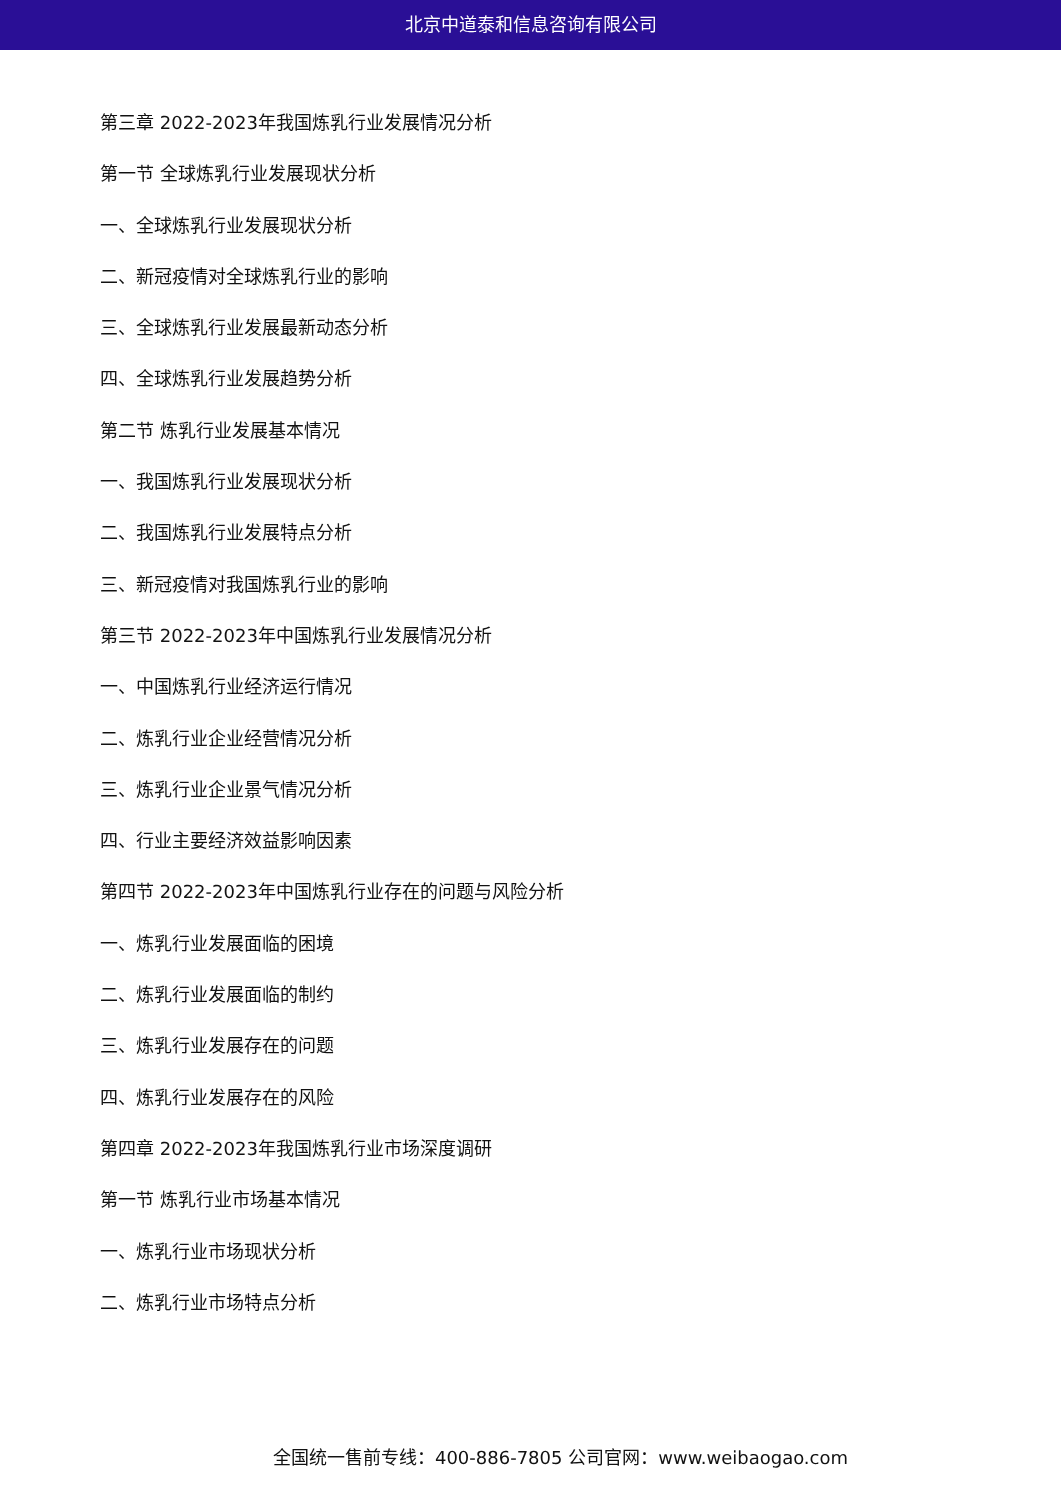北京中道泰和信息咨询有限公司
第三章 2022-2023年我国炼乳行业发展情况分析
第一节 全球炼乳行业发展现状分析
一、全球炼乳行业发展现状分析
二、新冠疫情对全球炼乳行业的影响
三、全球炼乳行业发展最新动态分析
四、全球炼乳行业发展趋势分析
第二节 炼乳行业发展基本情况
一、我国炼乳行业发展现状分析
二、我国炼乳行业发展特点分析
三、新冠疫情对我国炼乳行业的影响
第三节 2022-2023年中国炼乳行业发展情况分析
一、中国炼乳行业经济运行情况
二、炼乳行业企业经营情况分析
三、炼乳行业企业景气情况分析
四、行业主要经济效益影响因素
第四节 2022-2023年中国炼乳行业存在的问题与风险分析
一、炼乳行业发展面临的困境
二、炼乳行业发展面临的制约
三、炼乳行业发展存在的问题
四、炼乳行业发展存在的风险
第四章 2022-2023年我国炼乳行业市场深度调研
第一节 炼乳行业市场基本情况
一、炼乳行业市场现状分析
二、炼乳行业市场特点分析
全国统一售前专线：400-886-7805 公司官网：www.weibaogao.com